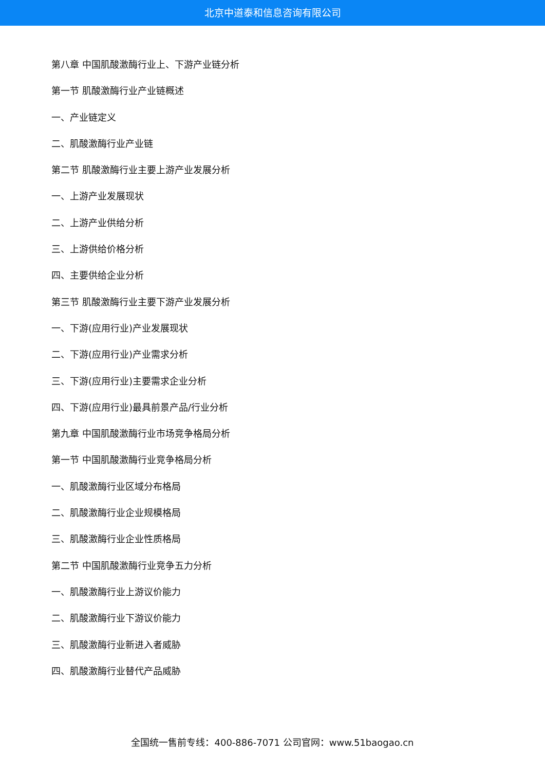北京中道泰和信息咨询有限公司
第八章 中国肌酸激酶行业上、下游产业链分析
第一节 肌酸激酶行业产业链概述
一、产业链定义
二、肌酸激酶行业产业链
第二节 肌酸激酶行业主要上游产业发展分析
一、上游产业发展现状
二、上游产业供给分析
三、上游供给价格分析
四、主要供给企业分析
第三节 肌酸激酶行业主要下游产业发展分析
一、下游(应用行业)产业发展现状
二、下游(应用行业)产业需求分析
三、下游(应用行业)主要需求企业分析
四、下游(应用行业)最具前景产品/行业分析
第九章 中国肌酸激酶行业市场竞争格局分析
第一节 中国肌酸激酶行业竞争格局分析
一、肌酸激酶行业区域分布格局
二、肌酸激酶行业企业规模格局
三、肌酸激酶行业企业性质格局
第二节 中国肌酸激酶行业竞争五力分析
一、肌酸激酶行业上游议价能力
二、肌酸激酶行业下游议价能力
三、肌酸激酶行业新进入者威胁
四、肌酸激酶行业替代产品威胁
全国统一售前专线：400-886-7071 公司官网：www.51baogao.cn